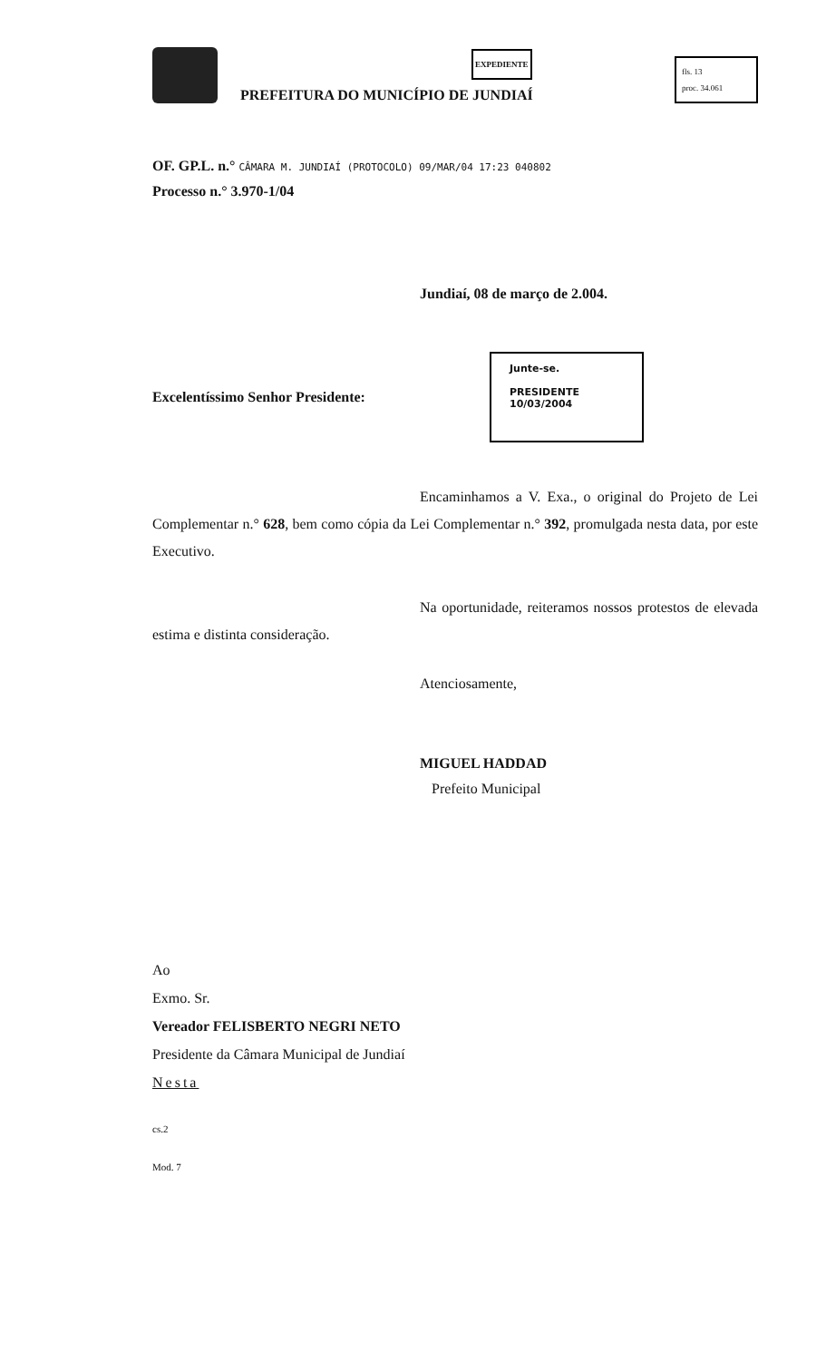EXPEDIENTE
PREFEITURA DO MUNICÍPIO DE JUNDIAÍ
fls. 13
proc. 34.061
OF. GP.L. n.° CÂMARA M. JUNDIAÍ (PROTOCOLO) 09/MAR/04 17:23 040802
Processo n.° 3.970-1/04
Jundiaí, 08 de março de 2.004.
Excelentíssimo Senhor Presidente:
Junte-se.
PRESIDENTE
10/03/2004
Encaminhamos a V. Exa., o original do Projeto de Lei Complementar n.° 628, bem como cópia da Lei Complementar n.° 392, promulgada nesta data, por este Executivo.
Na oportunidade, reiteramos nossos protestos de elevada estima e distinta consideração.
Atenciosamente,
MIGUEL HADDAD
Prefeito Municipal
Ao
Exmo. Sr.
Vereador FELISBERTO NEGRI NETO
Presidente da Câmara Municipal de Jundiaí
Nesta
cs.2
Mod. 7